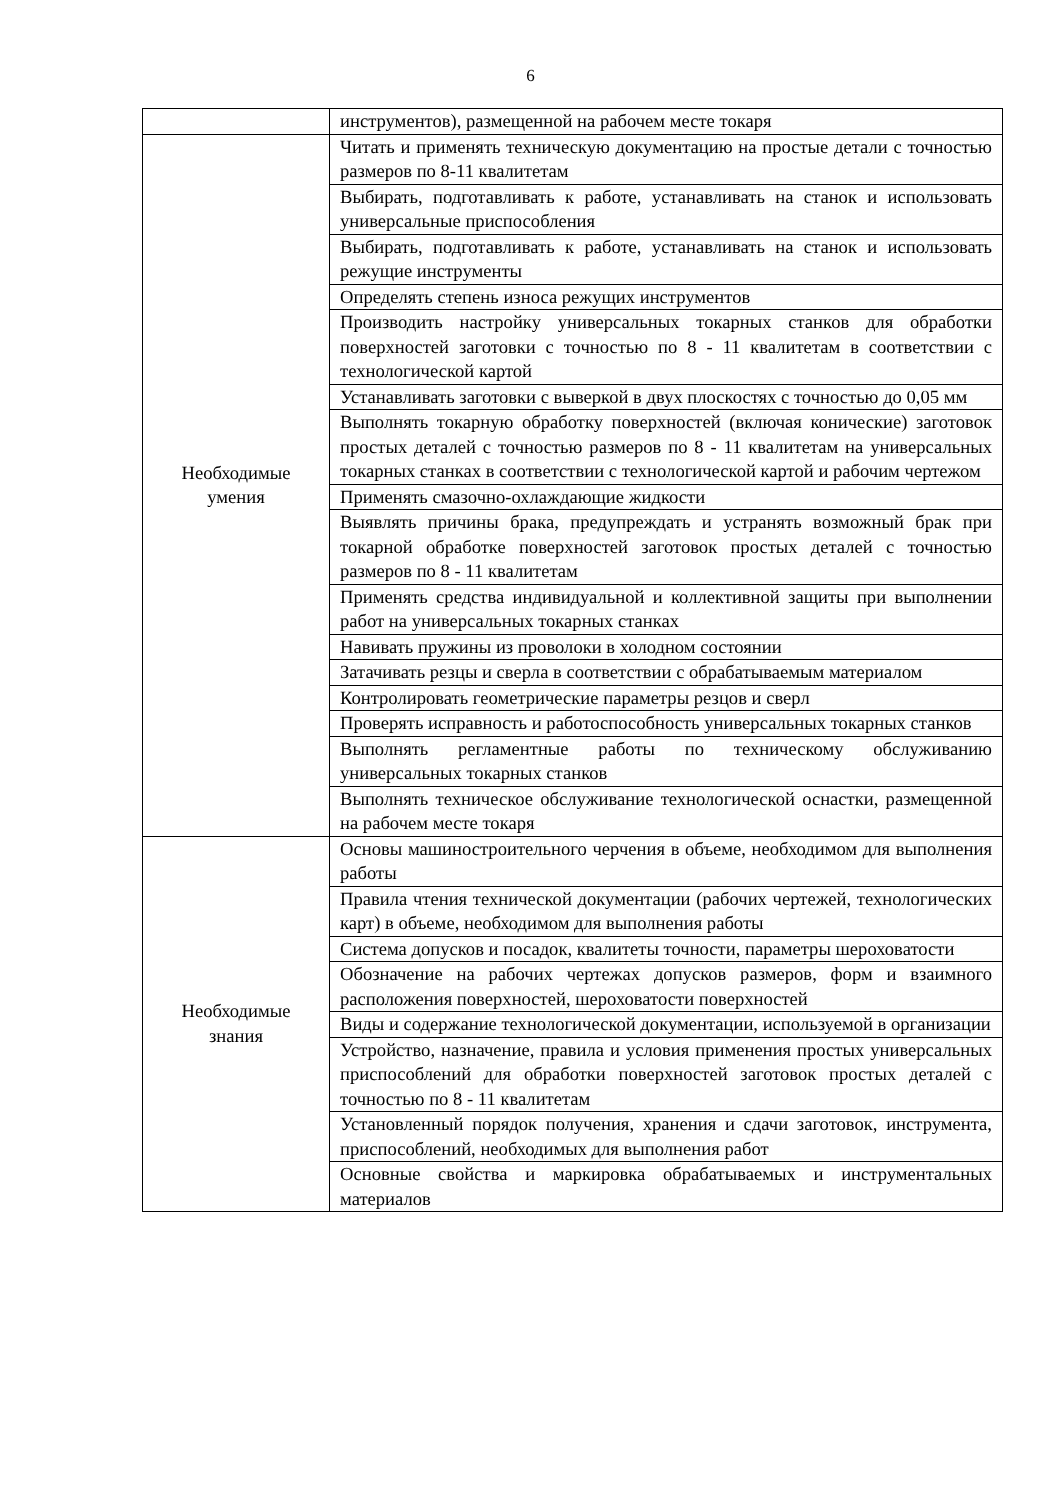6
| | инструментов), размещенной на рабочем месте токаря |
| Необходимые умения | Читать и применять техническую документацию на простые детали с точностью размеров по 8-11 квалитетам |
| | Выбирать, подготавливать к работе, устанавливать на станок и использовать универсальные приспособления |
| | Выбирать, подготавливать к работе, устанавливать на станок и использовать режущие инструменты |
| | Определять степень износа режущих инструментов |
| | Производить настройку универсальных токарных станков для обработки поверхностей заготовки с точностью по 8 - 11 квалитетам в соответствии с технологической картой |
| | Устанавливать заготовки с выверкой в двух плоскостях с точностью до 0,05 мм |
| | Выполнять токарную обработку поверхностей (включая конические) заготовок простых деталей с точностью размеров по 8 - 11 квалитетам на универсальных токарных станках в соответствии с технологической картой и рабочим чертежом |
| | Применять смазочно-охлаждающие жидкости |
| | Выявлять причины брака, предупреждать и устранять возможный брак при токарной обработке поверхностей заготовок простых деталей с точностью размеров по 8 - 11 квалитетам |
| | Применять средства индивидуальной и коллективной защиты при выполнении работ на универсальных токарных станках |
| | Навивать пружины из проволоки в холодном состоянии |
| | Затачивать резцы и сверла в соответствии с обрабатываемым материалом |
| | Контролировать геометрические параметры резцов и сверл |
| | Проверять исправность и работоспособность универсальных токарных станков |
| | Выполнять регламентные работы по техническому обслуживанию универсальных токарных станков |
| | Выполнять техническое обслуживание технологической оснастки, размещенной на рабочем месте токаря |
| Необходимые знания | Основы машиностроительного черчения в объеме, необходимом для выполнения работы |
| | Правила чтения технической документации (рабочих чертежей, технологических карт) в объеме, необходимом для выполнения работы |
| | Система допусков и посадок, квалитеты точности, параметры шероховатости |
| | Обозначение на рабочих чертежах допусков размеров, форм и взаимного расположения поверхностей, шероховатости поверхностей |
| | Виды и содержание технологической документации, используемой в организации |
| | Устройство, назначение, правила и условия применения простых универсальных приспособлений для обработки поверхностей заготовок простых деталей с точностью по 8 - 11 квалитетам |
| | Установленный порядок получения, хранения и сдачи заготовок, инструмента, приспособлений, необходимых для выполнения работ |
| | Основные свойства и маркировка обрабатываемых и инструментальных материалов |